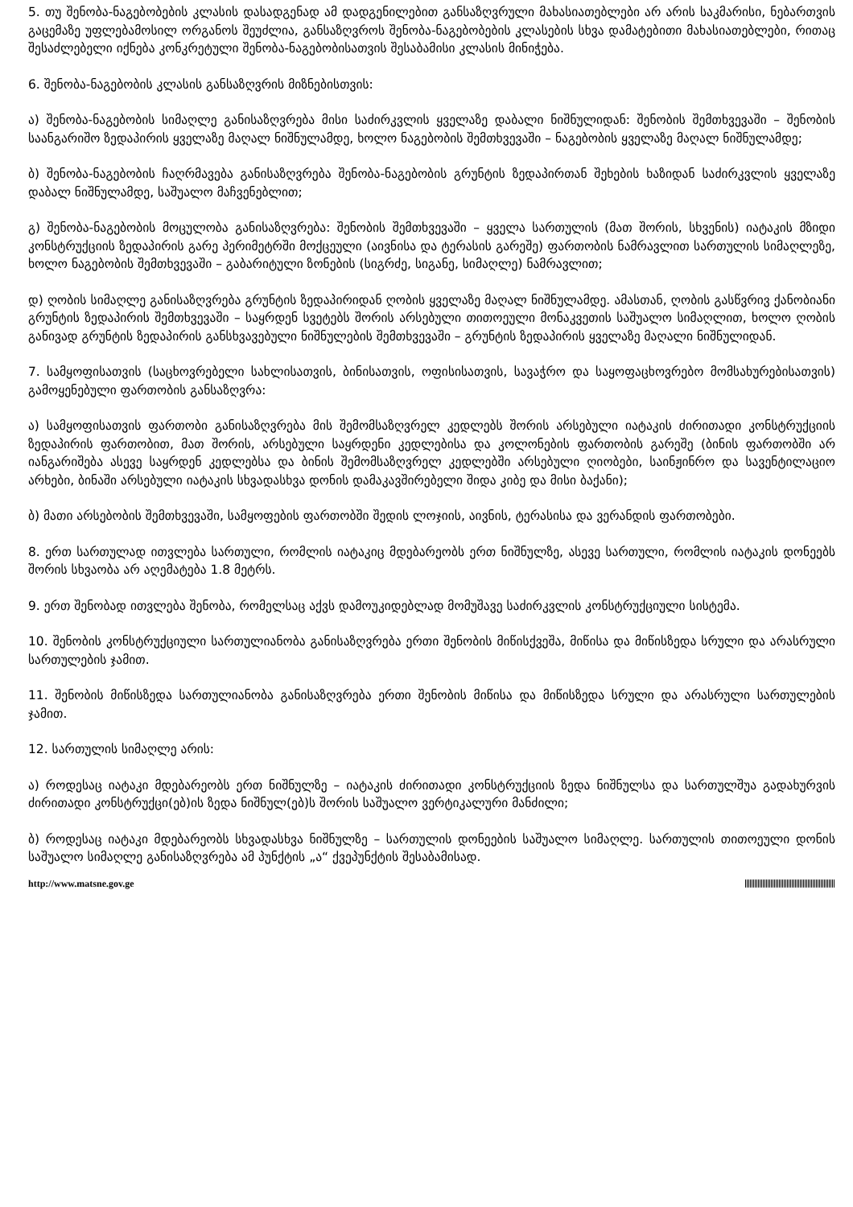5. თუ შენობა-ნაგებობების კლასის დასადგენად ამ დადგენილებით განსაზღვრული მახასიათებლები არ არის საკმარისი, ნებართვის გაცემაზე უფლებამოსილ ორგანოს შეუძლია, განსაზღვროს შენობა-ნაგებობების კლასების სხვა დამატებითი მახასიათებლები, რითაც შესაძლებელი იქნება კონკრეტული შენობა-ნაგებობისათვის შესაბამისი კლასის მინიჭება.
6. შენობა-ნაგებობის კლასის განსაზღვრის მიზნებისთვის:
ა) შენობა-ნაგებობის სიმაღლე განისაზღვრება მისი საძირკვლის ყველაზე დაბალი ნიშნულიდან: შენობის შემთხვევაში – შენობის საანგარიშო ზედაპირის ყველაზე მაღალ ნიშნულამდე, ხოლო ნაგებობის შემთხვევაში – ნაგებობის ყველაზე მაღალ ნიშნულამდე;
ბ) შენობა-ნაგებობის ჩაღრმავება განისაზღვრება შენობა-ნაგებობის გრუნტის ზედაპირთან შეხების ხაზიდან საძირკვლის ყველაზე დაბალ ნიშნულამდე, საშუალო მაჩვენებლით;
გ) შენობა-ნაგებობის მოცულობა განისაზღვრება: შენობის შემთხვევაში – ყველა სართულის (მათ შორის, სხვენის) იატაკის მზიდი კონსტრუქციის ზედაპირის გარე პერიმეტრში მოქცეული (აივნისა და ტერასის გარეშე) ფართობის ნამრავლით სართულის სიმაღლეზე, ხოლო ნაგებობის შემთხვევაში – გაბარიტული ზონების (სიგრძე, სიგანე, სიმაღლე) ნამრავლით;
დ) ღობის სიმაღლე განისაზღვრება გრუნტის ზედაპირიდან ღობის ყველაზე მაღალ ნიშნულამდე. ამასთან, ღობის გასწვრივ ქანობიანი გრუნტის ზედაპირის შემთხვევაში – საყრდენ სვეტებს შორის არსებული თითოეული მონაკვეთის საშუალო სიმაღლით, ხოლო ღობის განივად გრუნტის ზედაპირის განსხვავებული ნიშნულების შემთხვევაში – გრუნტის ზედაპირის ყველაზე მაღალი ნიშნულიდან.
7. სამყოფისათვის (საცხოვრებელი სახლისათვის, ბინისათვის, ოფისისათვის, სავაჭრო და საყოფაცხოვრებო მომსახურებისათვის) გამოყენებული ფართობის განსაზღვრა:
ა) სამყოფისათვის ფართობი განისაზღვრება მის შემომსაზღვრელ კედლებს შორის არსებული იატაკის ძირითადი კონსტრუქციის ზედაპირის ფართობით, მათ შორის, არსებული საყრდენი კედლებისა და კოლონების ფართობის გარეშე (ბინის ფართობში არ იანგარიშება ასევე საყრდენ კედლებსა და ბინის შემომსაზღვრელ კედლებში არსებული ღიობები, საინჟინრო და სავენტილაციო არხები, ბინაში არსებული იატაკის სხვადასხვა დონის დამაკავშირებელი შიდა კიბე და მისი ბაქანი);
ბ) მათი არსებობის შემთხვევაში, სამყოფების ფართობში შედის ლოჯიის, აივნის, ტერასისა და ვერანდის ფართობები.
8. ერთ სართულად ითვლება სართული, რომლის იატაკიც მდებარეობს ერთ ნიშნულზე, ასევე სართული, რომლის იატაკის დონეებს შორის სხვაობა არ აღემატება 1.8 მეტრს.
9. ერთ შენობად ითვლება შენობა, რომელსაც აქვს დამოუკიდებლად მომუშავე საძირკვლის კონსტრუქციული სისტემა.
10. შენობის კონსტრუქციული სართულიანობა განისაზღვრება ერთი შენობის მიწისქვეშა, მიწისა და მიწისზედა სრული და არასრული სართულების ჯამით.
11. შენობის მიწისზედა სართულიანობა განისაზღვრება ერთი შენობის მიწისა და მიწისზედა სრული და არასრული სართულების ჯამით.
12. სართულის სიმაღლე არის:
ა) როდესაც იატაკი მდებარეობს ერთ ნიშნულზე – იატაკის ძირითადი კონსტრუქციის ზედა ნიშნულსა და სართულშუა გადახურვის ძირითადი კონსტრუქცი(ებ)ის ზედა ნიშნულ(ებ)ს შორის საშუალო ვერტიკალური მანძილი;
ბ) როდესაც იატაკი მდებარეობს სხვადასხვა ნიშნულზე – სართულის დონეების საშუალო სიმაღლე. სართულის თითოეული დონის საშუალო სიმაღლე განისაზღვრება ამ პუნქტის „ა“ ქვეპუნქტის შესაბამისად.
http://www.matsne.gov.ge